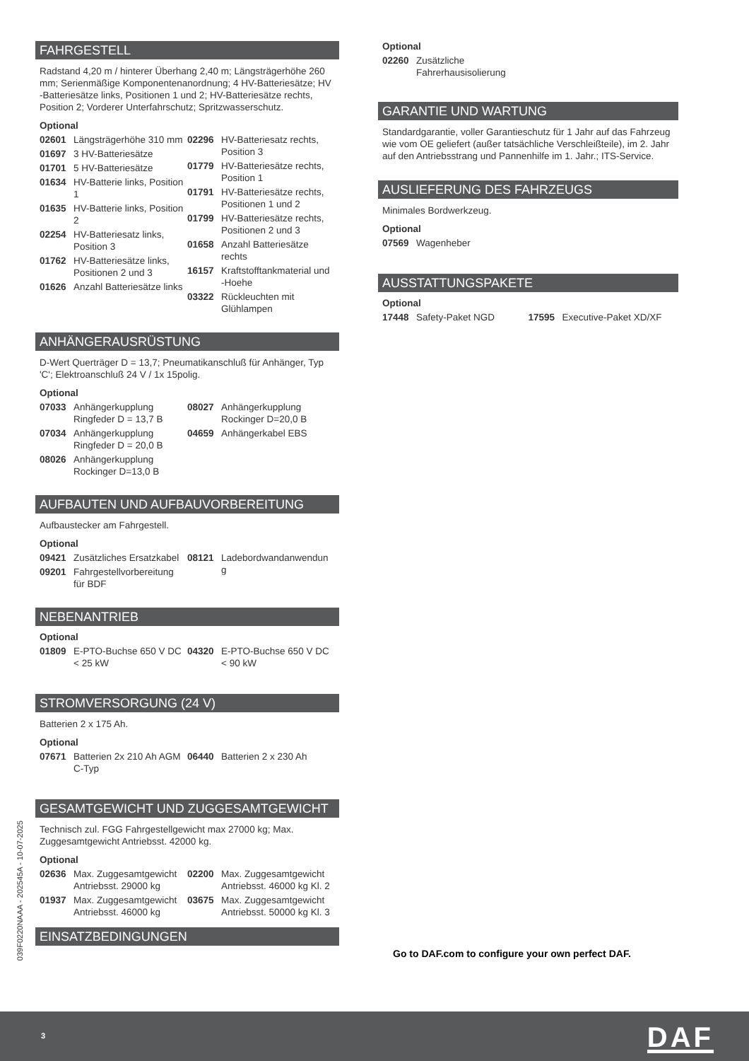FAHRGESTELL
Radstand 4,20 m / hinterer Überhang 2,40 m; Längsträgerhöhe 260 mm; Serienmäßige Komponentenanordnung; 4 HV-Batteriesätze; HV -Batteriesätze links, Positionen 1 und 2; HV-Batteriesätze rechts, Position 2; Vorderer Unterfahrschutz; Spritzwasserschutz.
Optional
02601 Längsträgerhöhe 310 mm
01697 3 HV-Batteriesätze
01701 5 HV-Batteriesätze
01634 HV-Batterie links, Position 1
01635 HV-Batterie links, Position 2
02254 HV-Batteriesatz links, Position 3
01762 HV-Batteriesätze links, Positionen 2 und 3
01626 Anzahl Batteriesätze links
02296 HV-Batteriesatz rechts, Position 3
01779 HV-Batteriesätze rechts, Position 1
01791 HV-Batteriesätze rechts, Positionen 1 und 2
01799 HV-Batteriesätze rechts, Positionen 2 und 3
01658 Anzahl Batteriesätze rechts
16157 Kraftstofftankmaterial und -Hoehe
03322 Rückleuchten mit Glühlampen
ANHÄNGERAUSRÜSTUNG
D-Wert Querträger D = 13,7; Pneumatikanschluß für Anhänger, Typ 'C'; Elektroanschluß 24 V / 1x 15polig.
Optional
07033 Anhängerkupplung Ringfeder D = 13,7 B
07034 Anhängerkupplung Ringfeder D = 20,0 B
08026 Anhängerkupplung Rockinger D=13,0 B
08027 Anhängerkupplung Rockinger D=20,0 B
04659 Anhängerkabel EBS
AUFBAUTEN UND AUFBAUVORBEREITUNG
Aufbaustecker am Fahrgestell.
Optional
09421 Zusätzliches Ersatzkabel
09201 Fahrgestellvorbereitung für BDF
08121 Ladebordwandanwendun g
NEBENANTRIEB
Optional
01809 E-PTO-Buchse 650 V DC < 25 kW
04320 E-PTO-Buchse 650 V DC < 90 kW
STROMVERSORGUNG (24 V)
Batterien 2 x 175 Ah.
Optional
07671 Batterien 2x 210 Ah AGM C-Typ
06440 Batterien 2 x 230 Ah
GESAMTGEWICHT UND ZUGGESAMTGEWICHT
Technisch zul. FGG Fahrgestellgewicht max 27000 kg; Max. Zuggesamtgewicht Antriebsst. 42000 kg.
Optional
02636 Max. Zuggesamtgewicht Antriebsst. 29000 kg
01937 Max. Zuggesamtgewicht Antriebsst. 46000 kg
02200 Max. Zuggesamtgewicht Antriebsst. 46000 kg Kl. 2
03675 Max. Zuggesamtgewicht Antriebsst. 50000 kg Kl. 3
EINSATZBEDINGUNGEN
Optional
02260 Zusätzliche
Fahrerhausisolierung
GARANTIE UND WARTUNG
Standardgarantie, voller Garantieschutz für 1 Jahr auf das Fahrzeug wie vom OE geliefert (außer tatsächliche Verschleißteile), im 2. Jahr auf den Antriebsstrang und Pannenhilfe im 1. Jahr.; ITS-Service.
AUSLIEFERUNG DES FAHRZEUGS
Minimales Bordwerkzeug.
Optional
07569 Wagenheber
AUSSTATTUNGSPAKETE
Optional
17448 Safety-Paket NGD 17595 Executive-Paket XD/XF
039F0220NAAA - 202545A - 10-07-2025
Go to DAF.com to configure your own perfect DAF.
3 DAF